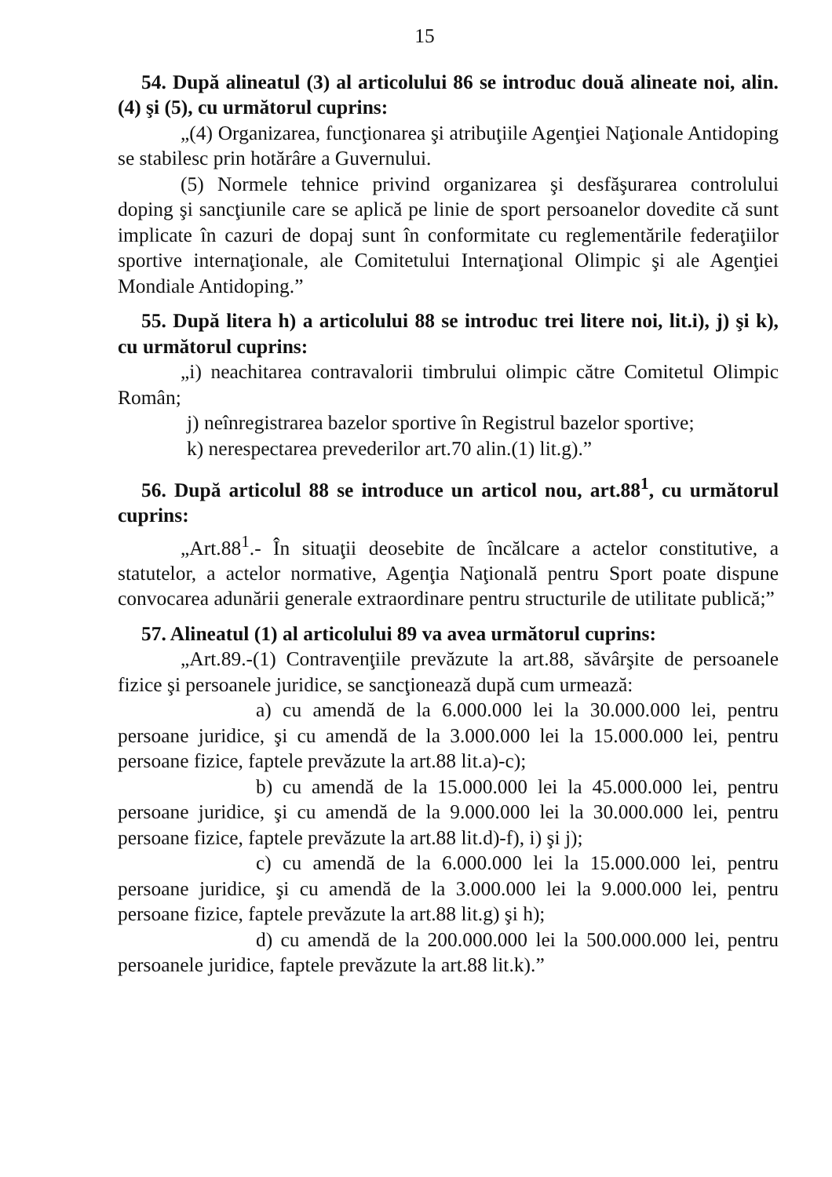15
54. După alineatul (3) al articolului 86 se introduc două alineate noi, alin.(4) şi (5), cu următorul cuprins:
„(4) Organizarea, funcţionarea şi atribuţiile Agenţiei Naţionale Antidoping se stabilesc prin hotărâre a Guvernului.
(5) Normele tehnice privind organizarea şi desfăşurarea controlului doping şi sancţiunile care se aplică pe linie de sport persoanelor dovedite că sunt implicate în cazuri de dopaj sunt în conformitate cu reglementările federaţiilor sportive internaţionale, ale Comitetului Internaţional Olimpic şi ale Agenţiei Mondiale Antidoping.”
55. După litera h) a articolului 88 se introduc trei litere noi, lit.i), j) şi k), cu următorul cuprins:
„i) neachitarea contravalorii timbrului olimpic către Comitetul Olimpic Român;
j) neînregistrarea bazelor sportive în Registrul bazelor sportive;
k) nerespectarea prevederilor art.70 alin.(1) lit.g).”
56. După articolul 88 se introduce un articol nou, art.88<sup>1</sup>, cu următorul cuprins:
„Art.88<sup>1</sup>.- În situaţii deosebite de încălcare a actelor constitutive, a statutelor, a actelor normative, Agenţia Naţională pentru Sport poate dispune convocarea adunării generale extraordinare pentru structurile de utilitate publică;”
57. Alineatul (1) al articolului 89 va avea următorul cuprins:
„Art.89.-(1) Contravenţiile prevăzute la art.88, săvârşite de persoanele fizice şi persoanele juridice, se sancţionează după cum urmează:
a) cu amendă de la 6.000.000 lei la 30.000.000 lei, pentru persoane juridice, şi cu amendă de la 3.000.000 lei la 15.000.000 lei, pentru persoane fizice, faptele prevăzute la art.88 lit.a)-c);
b) cu amendă de la 15.000.000 lei la 45.000.000 lei, pentru persoane juridice, şi cu amendă de la 9.000.000 lei la 30.000.000 lei, pentru persoane fizice, faptele prevăzute la art.88 lit.d)-f), i) şi j);
c) cu amendă de la 6.000.000 lei la 15.000.000 lei, pentru persoane juridice, şi cu amendă de la 3.000.000 lei la 9.000.000 lei, pentru persoane fizice, faptele prevăzute la art.88 lit.g) şi h);
d) cu amendă de la 200.000.000 lei la 500.000.000 lei, pentru persoanele juridice, faptele prevăzute la art.88 lit.k).”